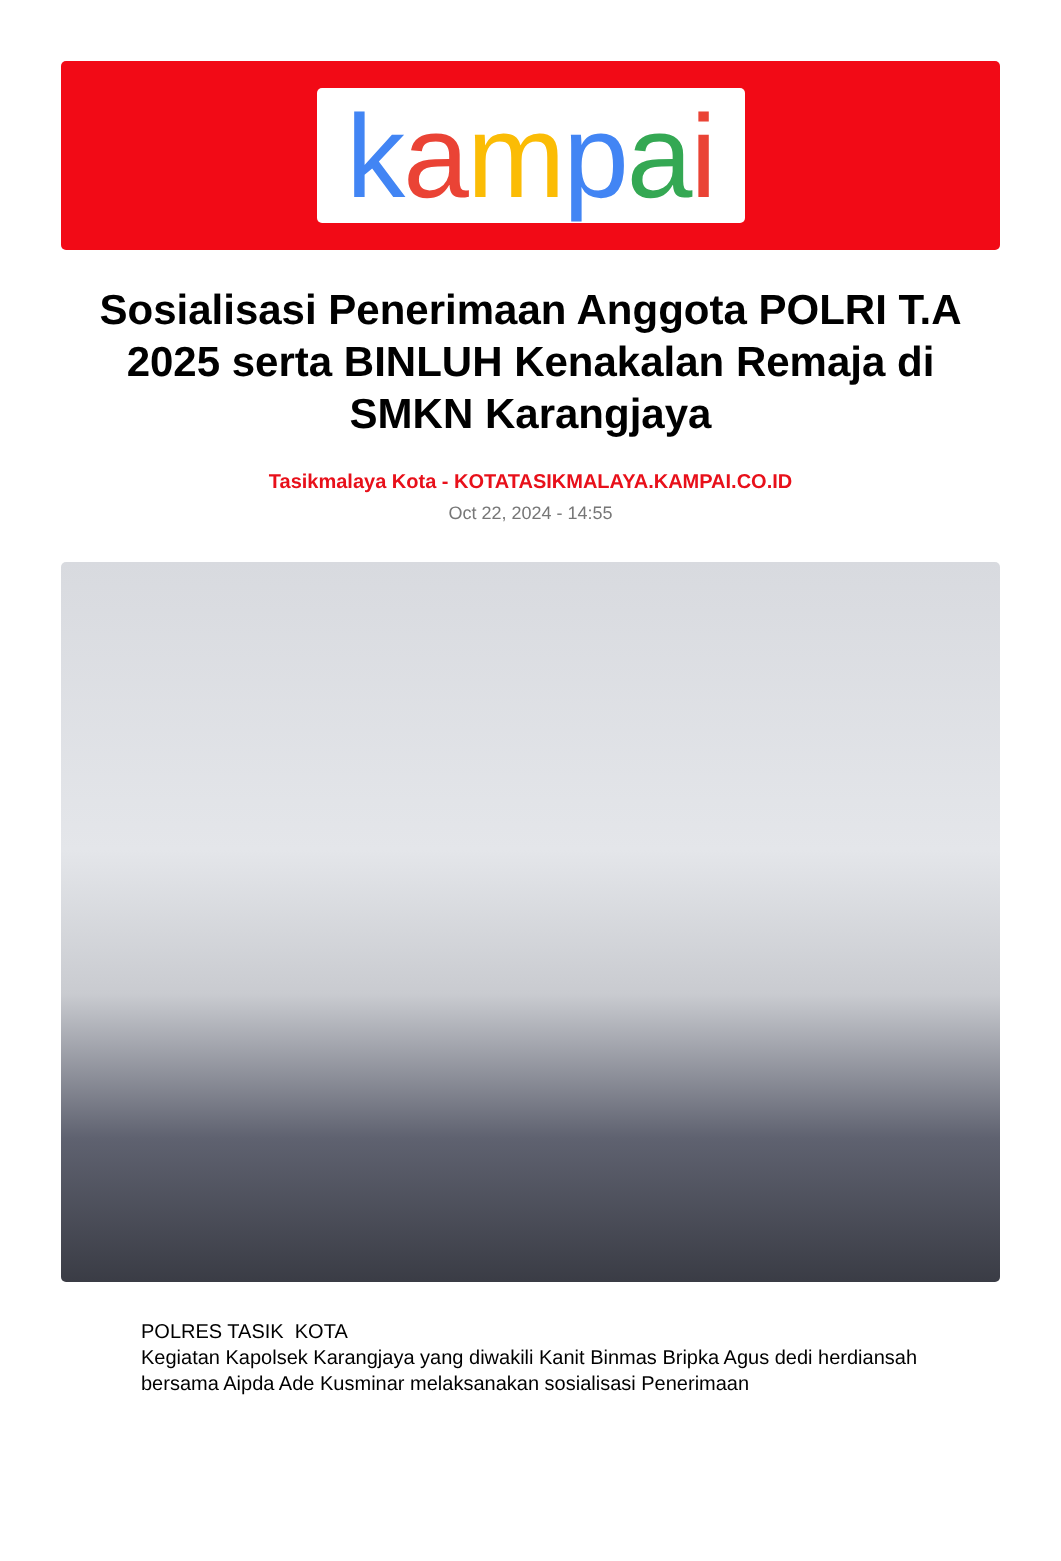kampai
Sosialisasi Penerimaan Anggota POLRI T.A 2025 serta BINLUH Kenakalan Remaja di SMKN Karangjaya
Tasikmalaya Kota - KOTATASIKMALAYA.KAMPAI.CO.ID
Oct 22, 2024 - 14:55
POLRES TASIK KOTA
Kegiatan Kapolsek Karangjaya yang diwakili Kanit Binmas Bripka Agus dedi herdiansah bersama Aipda Ade Kusminar melaksanakan sosialisasi Penerimaan